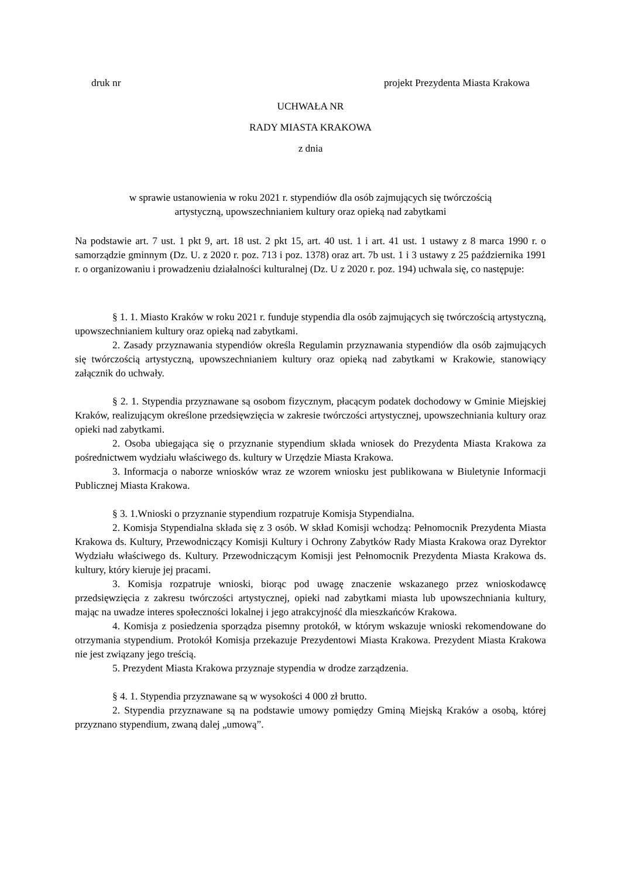druk nr projekt Prezydenta Miasta Krakowa
UCHWAŁA NR
RADY MIASTA KRAKOWA
z dnia
w sprawie ustanowienia w roku 2021 r. stypendiów dla osób zajmujących się twórczością
artystyczną, upowszechnianiem kultury oraz opieką nad zabytkami
Na podstawie art. 7 ust. 1 pkt 9, art. 18 ust. 2 pkt 15, art. 40 ust. 1 i art. 41 ust. 1 ustawy z 8 marca 1990 r. o samorządzie gminnym (Dz. U. z 2020 r. poz. 713 i poz. 1378) oraz art. 7b ust. 1 i 3 ustawy z 25 października 1991 r. o organizowaniu i prowadzeniu działalności kulturalnej (Dz. U z 2020 r. poz. 194) uchwala się, co następuje:
§ 1. 1. Miasto Kraków w roku 2021 r. funduje stypendia dla osób zajmujących się twórczością artystyczną, upowszechnianiem kultury oraz opieką nad zabytkami.
2. Zasady przyznawania stypendiów określa Regulamin przyznawania stypendiów dla osób zajmujących się twórczością artystyczną, upowszechnianiem kultury oraz opieką nad zabytkami w Krakowie, stanowiący załącznik do uchwały.
§ 2. 1. Stypendia przyznawane są osobom fizycznym, płacącym podatek dochodowy w Gminie Miejskiej Kraków, realizującym określone przedsięwzięcia w zakresie twórczości artystycznej, upowszechniania kultury oraz opieki nad zabytkami.
2. Osoba ubiegająca się o przyznanie stypendium składa wniosek do Prezydenta Miasta Krakowa za pośrednictwem wydziału właściwego ds. kultury w Urzędzie Miasta Krakowa.
3. Informacja o naborze wniosków wraz ze wzorem wniosku jest publikowana w Biuletynie Informacji Publicznej Miasta Krakowa.
§ 3. 1.Wnioski o przyznanie stypendium rozpatruje Komisja Stypendialna.
2. Komisja Stypendialna składa się z 3 osób. W skład Komisji wchodzą: Pełnomocnik Prezydenta Miasta Krakowa ds. Kultury, Przewodniczący Komisji Kultury i Ochrony Zabytków Rady Miasta Krakowa oraz Dyrektor Wydziału właściwego ds. Kultury. Przewodniczącym Komisji jest Pełnomocnik Prezydenta Miasta Krakowa ds. kultury, który kieruje jej pracami.
3. Komisja rozpatruje wnioski, biorąc pod uwagę znaczenie wskazanego przez wnioskodawcę przedsięwzięcia z zakresu twórczości artystycznej, opieki nad zabytkami miasta lub upowszechniania kultury, mając na uwadze interes społeczności lokalnej i jego atrakcyjność dla mieszkańców Krakowa.
4. Komisja z posiedzenia sporządza pisemny protokół, w którym wskazuje wnioski rekomendowane do otrzymania stypendium. Protokół Komisja przekazuje Prezydentowi Miasta Krakowa. Prezydent Miasta Krakowa nie jest związany jego treścią.
5. Prezydent Miasta Krakowa przyznaje stypendia w drodze zarządzenia.
§ 4. 1. Stypendia przyznawane są w wysokości 4 000 zł brutto.
2. Stypendia przyznawane są na podstawie umowy pomiędzy Gminą Miejską Kraków a osobą, której przyznano stypendium, zwaną dalej „umową”.